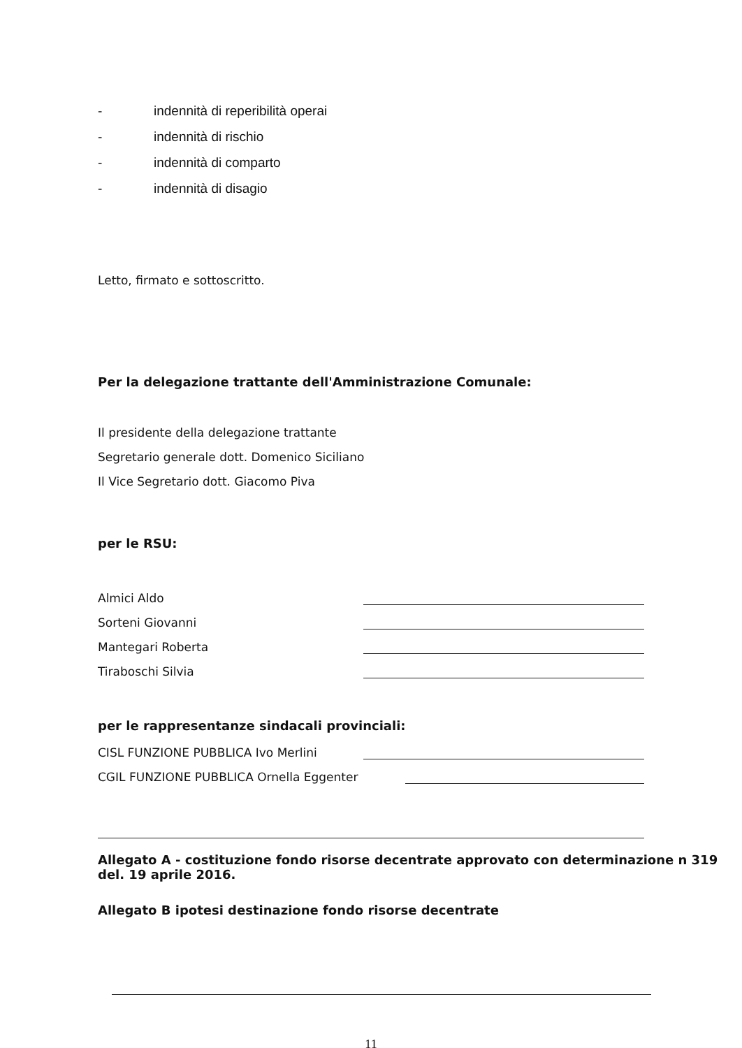- indennità di reperibilità operai
- indennità di rischio
- indennità di comparto
- indennità di disagio
Letto, firmato e sottoscritto.
Per la delegazione trattante dell'Amministrazione Comunale:
Il presidente della delegazione trattante
Segretario generale dott. Domenico Siciliano
Il Vice Segretario dott. Giacomo Piva
per le RSU:
Almici Aldo
Sorteni Giovanni
Mantegari Roberta
Tiraboschi Silvia
per le rappresentanze sindacali provinciali:
CISL FUNZIONE PUBBLICA Ivo Merlini
CGIL FUNZIONE PUBBLICA Ornella Eggenter
Allegato A - costituzione fondo risorse decentrate approvato con determinazione n 319 del. 19 aprile 2016.
Allegato B ipotesi destinazione fondo risorse decentrate
11